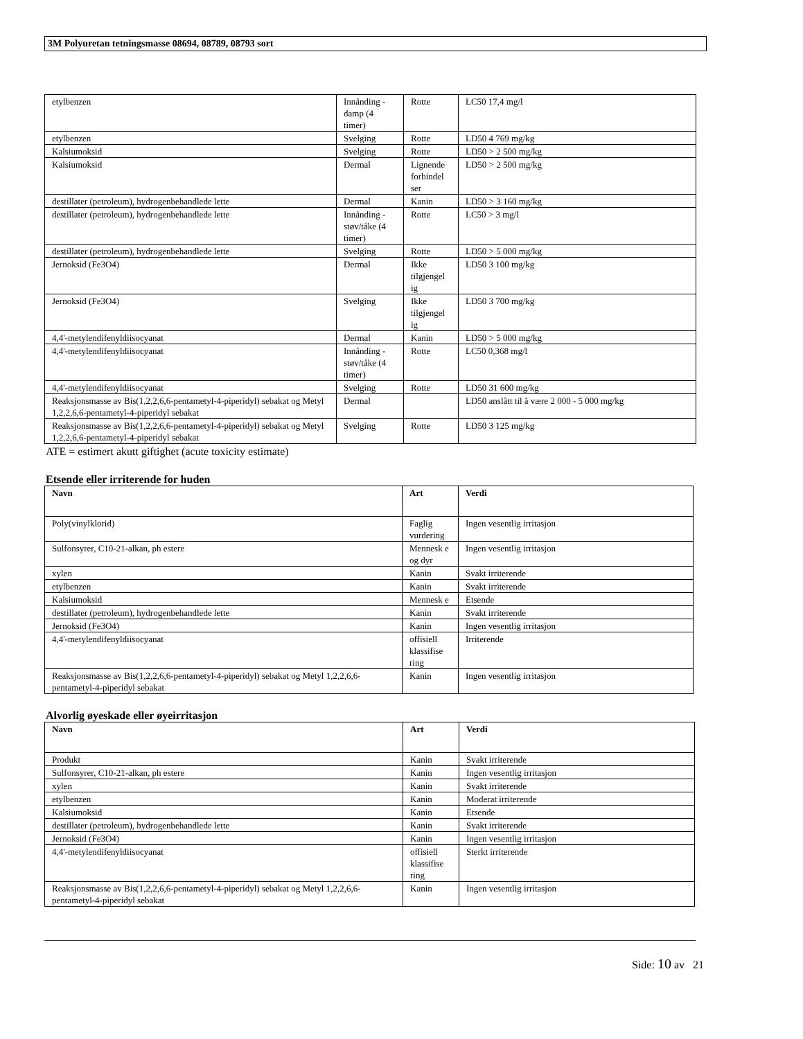3M Polyuretan tetningsmasse 08694, 08789, 08793 sort
| etylbenzen | Innånding - damp (4 timer) | Rotte | LC50 17,4 mg/l |
| etylbenzen | Svelging | Rotte | LD50 4 769 mg/kg |
| Kalsiumoksid | Svelging | Rotte | LD50 > 2 500 mg/kg |
| Kalsiumoksid | Dermal | Lignende forbindel ser | LD50 > 2 500 mg/kg |
| destillater (petroleum), hydrogenbehandlede lette | Dermal | Kanin | LD50 > 3 160 mg/kg |
| destillater (petroleum), hydrogenbehandlede lette | Innånding - støv/tåke (4 timer) | Rotte | LC50 > 3 mg/l |
| destillater (petroleum), hydrogenbehandlede lette | Svelging | Rotte | LD50 > 5 000 mg/kg |
| Jernoksid (Fe3O4) | Dermal | Ikke tilgjengel ig | LD50 3 100 mg/kg |
| Jernoksid (Fe3O4) | Svelging | Ikke tilgjengel ig | LD50 3 700 mg/kg |
| 4,4'-metylendifenyldiisocyanat | Dermal | Kanin | LD50 > 5 000 mg/kg |
| 4,4'-metylendifenyldiisocyanat | Innånding - støv/tåke (4 timer) | Rotte | LC50 0,368 mg/l |
| 4,4'-metylendifenyldiisocyanat | Svelging | Rotte | LD50 31 600 mg/kg |
| Reaksjonsmasse av Bis(1,2,2,6,6-pentametyl-4-piperidyl) sebakat og Metyl 1,2,2,6,6-pentametyl-4-piperidyl sebakat | Dermal | | LD50 anslått til å være 2 000 - 5 000 mg/kg |
| Reaksjonsmasse av Bis(1,2,2,6,6-pentametyl-4-piperidyl) sebakat og Metyl 1,2,2,6,6-pentametyl-4-piperidyl sebakat | Svelging | Rotte | LD50 3 125 mg/kg |
ATE = estimert akutt giftighet (acute toxicity estimate)
Etsende eller irriterende for huden
| Navn | Art | Verdi |
| --- | --- | --- |
| Poly(vinylklorid) | Faglig vurdering | Ingen vesentlig irritasjon |
| Sulfonsyrer, C10-21-alkan, ph estere | Mennesk e og dyr | Ingen vesentlig irritasjon |
| xylen | Kanin | Svakt irriterende |
| etylbenzen | Kanin | Svakt irriterende |
| Kalsiumoksid | Mennesk e | Etsende |
| destillater (petroleum), hydrogenbehandlede lette | Kanin | Svakt irriterende |
| Jernoksid (Fe3O4) | Kanin | Ingen vesentlig irritasjon |
| 4,4'-metylendifenyldiisocyanat | offisiell klassifise ring | Irriterende |
| Reaksjonsmasse av Bis(1,2,2,6,6-pentametyl-4-piperidyl) sebakat og Metyl 1,2,2,6,6-pentametyl-4-piperidyl sebakat | Kanin | Ingen vesentlig irritasjon |
Alvorlig øyeskade eller øyeirritasjon
| Navn | Art | Verdi |
| --- | --- | --- |
| Produkt | Kanin | Svakt irriterende |
| Sulfonsyrer, C10-21-alkan, ph estere | Kanin | Ingen vesentlig irritasjon |
| xylen | Kanin | Svakt irriterende |
| etylbenzen | Kanin | Moderat irriterende |
| Kalsiumoksid | Kanin | Etsende |
| destillater (petroleum), hydrogenbehandlede lette | Kanin | Svakt irriterende |
| Jernoksid (Fe3O4) | Kanin | Ingen vesentlig irritasjon |
| 4,4'-metylendifenyldiisocyanat | offisiell klassifise ring | Sterkt irriterende |
| Reaksjonsmasse av Bis(1,2,2,6,6-pentametyl-4-piperidyl) sebakat og Metyl 1,2,2,6,6-pentametyl-4-piperidyl sebakat | Kanin | Ingen vesentlig irritasjon |
Side: 10 av 21